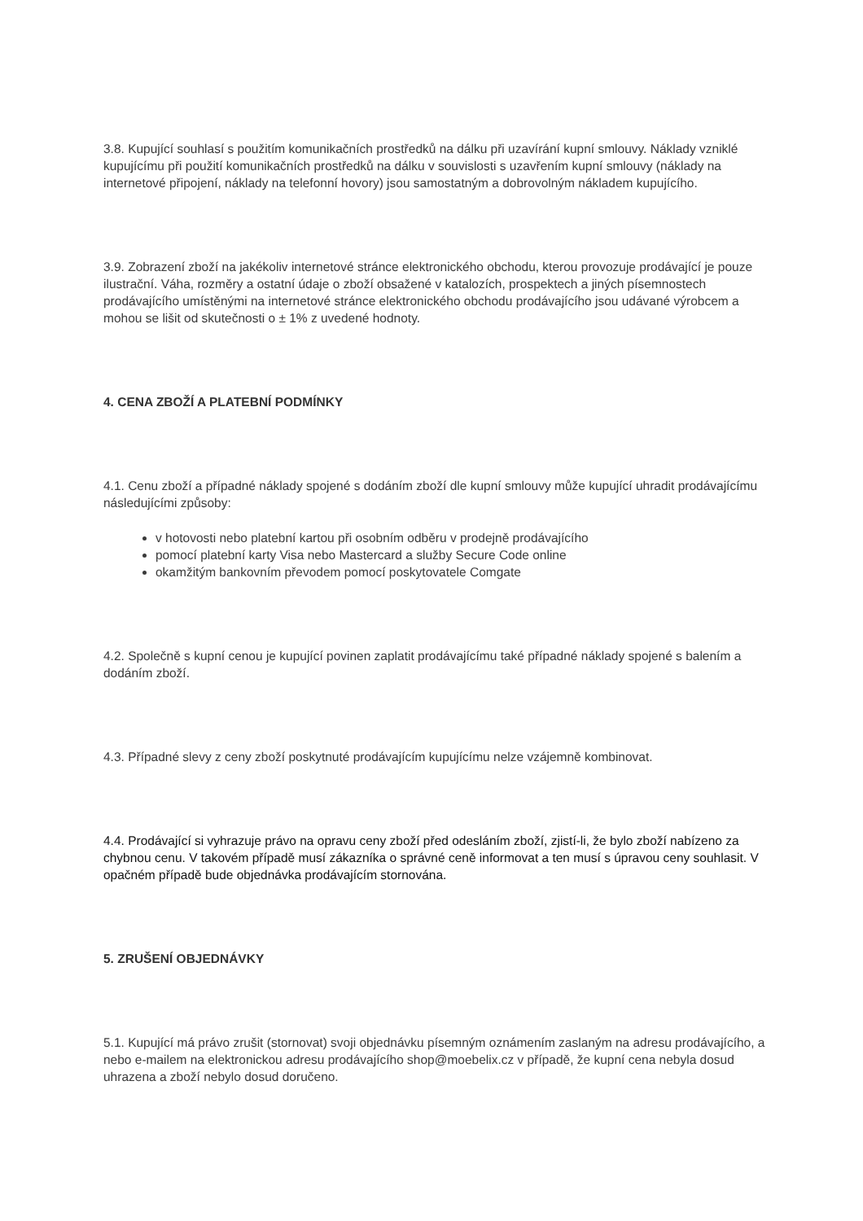3.8. Kupující souhlasí s použitím komunikačních prostředků na dálku při uzavírání kupní smlouvy. Náklady vzniklé kupujícímu při použití komunikačních prostředků na dálku v souvislosti s uzavřením kupní smlouvy (náklady na internetové připojení, náklady na telefonní hovory) jsou samostatným a dobrovolným nákladem kupujícího.
3.9. Zobrazení zboží na jakékoliv internetové stránce elektronického obchodu, kterou provozuje prodávající je pouze ilustrační. Váha, rozměry a ostatní údaje o zboží obsažené v katalozích, prospektech a jiných písemnostech prodávajícího umístěnými na internetové stránce elektronického obchodu prodávajícího jsou udávané výrobcem a mohou se lišit od skutečnosti o ± 1% z uvedené hodnoty.
4. CENA ZBOŽÍ A PLATEBNÍ PODMÍNKY
4.1. Cenu zboží a případné náklady spojené s dodáním zboží dle kupní smlouvy může kupující uhradit prodávajícímu následujícími způsoby:
v hotovosti nebo platební kartou při osobním odběru v prodejně prodávajícího
pomocí platební karty Visa nebo Mastercard a služby Secure Code online
okamžitým bankovním převodem pomocí poskytovatele Comgate
4.2. Společně s kupní cenou je kupující povinen zaplatit prodávajícímu také případné náklady spojené s balením a dodáním zboží.
4.3. Případné slevy z ceny zboží poskytnuté prodávajícím kupujícímu nelze vzájemně kombinovat.
4.4. Prodávající si vyhrazuje právo na opravu ceny zboží před odesláním zboží, zjistí-li, že bylo zboží nabízeno za chybnou cenu. V takovém případě musí zákazníka o správné ceně informovat a ten musí s úpravou ceny souhlasit. V opačném případě bude objednávka prodávajícím stornována.
5. ZRUŠENÍ OBJEDNÁVKY
5.1. Kupující má právo zrušit (stornovat) svoji objednávku písemným oznámením zaslaným na adresu prodávajícího, a nebo e-mailem na elektronickou adresu prodávajícího shop@moebelix.cz v případě, že kupní cena nebyla dosud uhrazena a zboží nebylo dosud doručeno.